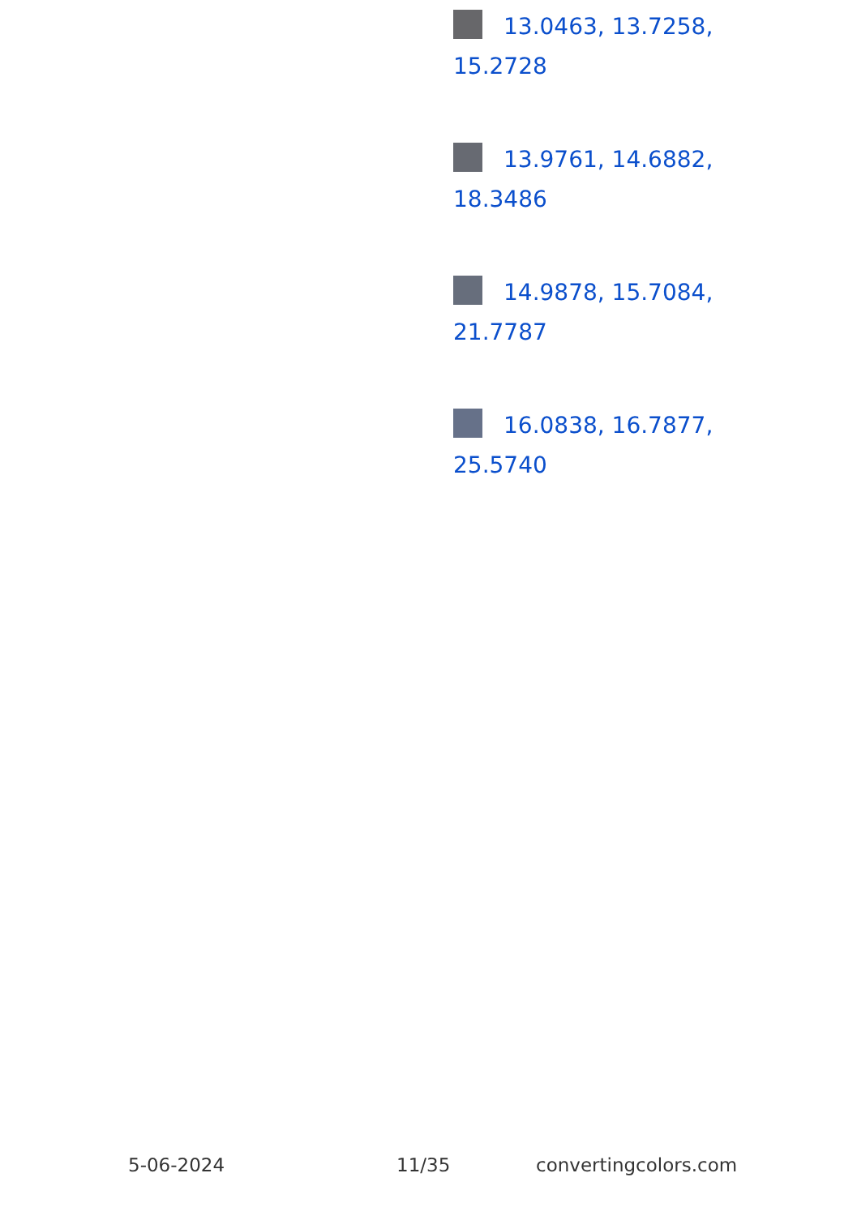13.0463, 13.7258, 15.2728
13.9761, 14.6882, 18.3486
14.9878, 15.7084, 21.7787
16.0838, 16.7877, 25.5740
5-06-2024 11/35 convertingcolors.com